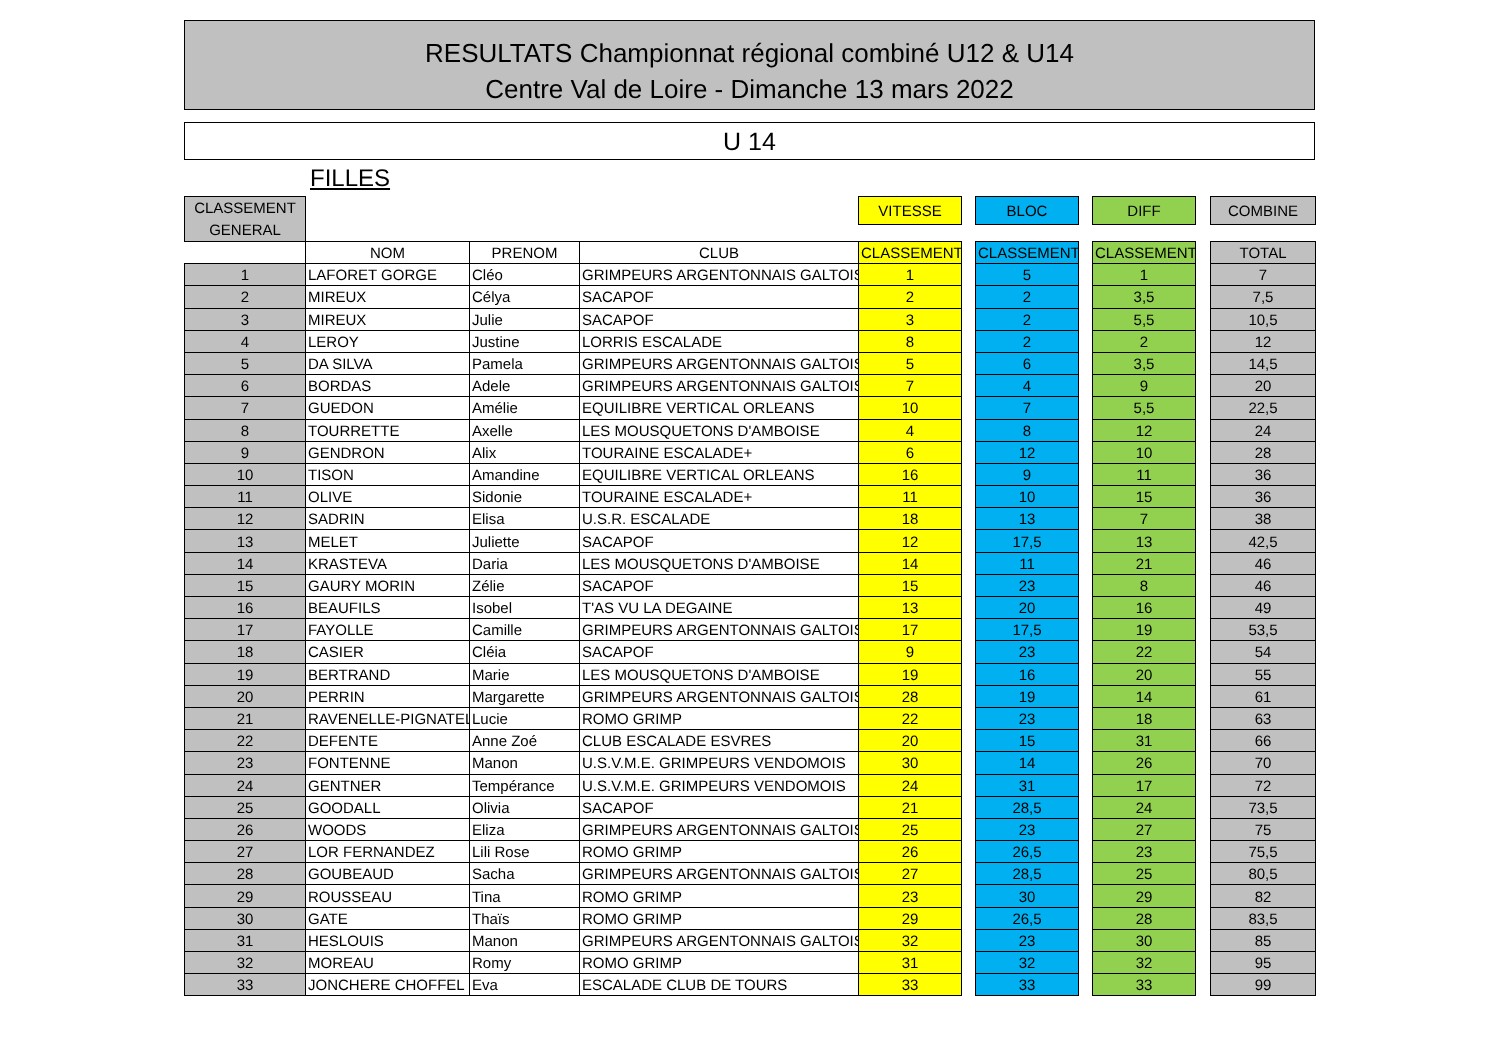RESULTATS Championnat régional combiné U12 & U14
Centre Val de Loire - Dimanche 13 mars 2022
U 14
FILLES
| CLASSEMENT GENERAL | | | | VITESSE | | BLOC | | DIFF | | COMBINE |
| --- | --- | --- | --- | --- | --- | --- | --- | --- | --- | --- |
| | NOM | PRENOM | CLUB | CLASSEMENT | | CLASSEMENT | | CLASSEMENT | | TOTAL |
| 1 | LAFORET GORGE | Cléo | GRIMPEURS ARGENTONNAIS GALTOIS | 1 | | 5 | | 1 | | 7 |
| 2 | MIREUX | Célya | SACAPOF | 2 | | 2 | | 3,5 | | 7,5 |
| 3 | MIREUX | Julie | SACAPOF | 3 | | 2 | | 5,5 | | 10,5 |
| 4 | LEROY | Justine | LORRIS ESCALADE | 8 | | 2 | | 2 | | 12 |
| 5 | DA SILVA | Pamela | GRIMPEURS ARGENTONNAIS GALTOIS | 5 | | 6 | | 3,5 | | 14,5 |
| 6 | BORDAS | Adele | GRIMPEURS ARGENTONNAIS GALTOIS | 7 | | 4 | | 9 | | 20 |
| 7 | GUEDON | Amélie | EQUILIBRE VERTICAL ORLEANS | 10 | | 7 | | 5,5 | | 22,5 |
| 8 | TOURRETTE | Axelle | LES MOUSQUETONS D'AMBOISE | 4 | | 8 | | 12 | | 24 |
| 9 | GENDRON | Alix | TOURAINE ESCALADE+ | 6 | | 12 | | 10 | | 28 |
| 10 | TISON | Amandine | EQUILIBRE VERTICAL ORLEANS | 16 | | 9 | | 11 | | 36 |
| 11 | OLIVE | Sidonie | TOURAINE ESCALADE+ | 11 | | 10 | | 15 | | 36 |
| 12 | SADRIN | Elisa | U.S.R. ESCALADE | 18 | | 13 | | 7 | | 38 |
| 13 | MELET | Juliette | SACAPOF | 12 | | 17,5 | | 13 | | 42,5 |
| 14 | KRASTEVA | Daria | LES MOUSQUETONS D'AMBOISE | 14 | | 11 | | 21 | | 46 |
| 15 | GAURY MORIN | Zélie | SACAPOF | 15 | | 23 | | 8 | | 46 |
| 16 | BEAUFILS | Isobel | T'AS VU LA DEGAINE | 13 | | 20 | | 16 | | 49 |
| 17 | FAYOLLE | Camille | GRIMPEURS ARGENTONNAIS GALTOIS | 17 | | 17,5 | | 19 | | 53,5 |
| 18 | CASIER | Cléia | SACAPOF | 9 | | 23 | | 22 | | 54 |
| 19 | BERTRAND | Marie | LES MOUSQUETONS D'AMBOISE | 19 | | 16 | | 20 | | 55 |
| 20 | PERRIN | Margarette | GRIMPEURS ARGENTONNAIS GALTOIS | 28 | | 19 | | 14 | | 61 |
| 21 | RAVENELLE-PIGNATEL | Lucie | ROMO GRIMP | 22 | | 23 | | 18 | | 63 |
| 22 | DEFENTE | Anne Zoé | CLUB ESCALADE ESVRES | 20 | | 15 | | 31 | | 66 |
| 23 | FONTENNE | Manon | U.S.V.M.E. GRIMPEURS VENDOMOIS | 30 | | 14 | | 26 | | 70 |
| 24 | GENTNER | Tempérance | U.S.V.M.E. GRIMPEURS VENDOMOIS | 24 | | 31 | | 17 | | 72 |
| 25 | GOODALL | Olivia | SACAPOF | 21 | | 28,5 | | 24 | | 73,5 |
| 26 | WOODS | Eliza | GRIMPEURS ARGENTONNAIS GALTOIS | 25 | | 23 | | 27 | | 75 |
| 27 | LOR FERNANDEZ | Lili Rose | ROMO GRIMP | 26 | | 26,5 | | 23 | | 75,5 |
| 28 | GOUBEAUD | Sacha | GRIMPEURS ARGENTONNAIS GALTOIS | 27 | | 28,5 | | 25 | | 80,5 |
| 29 | ROUSSEAU | Tina | ROMO GRIMP | 23 | | 30 | | 29 | | 82 |
| 30 | GATE | Thaïs | ROMO GRIMP | 29 | | 26,5 | | 28 | | 83,5 |
| 31 | HESLOUIS | Manon | GRIMPEURS ARGENTONNAIS GALTOIS | 32 | | 23 | | 30 | | 85 |
| 32 | MOREAU | Romy | ROMO GRIMP | 31 | | 32 | | 32 | | 95 |
| 33 | JONCHERE CHOFFEL | Eva | ESCALADE CLUB DE TOURS | 33 | | 33 | | 33 | | 99 |